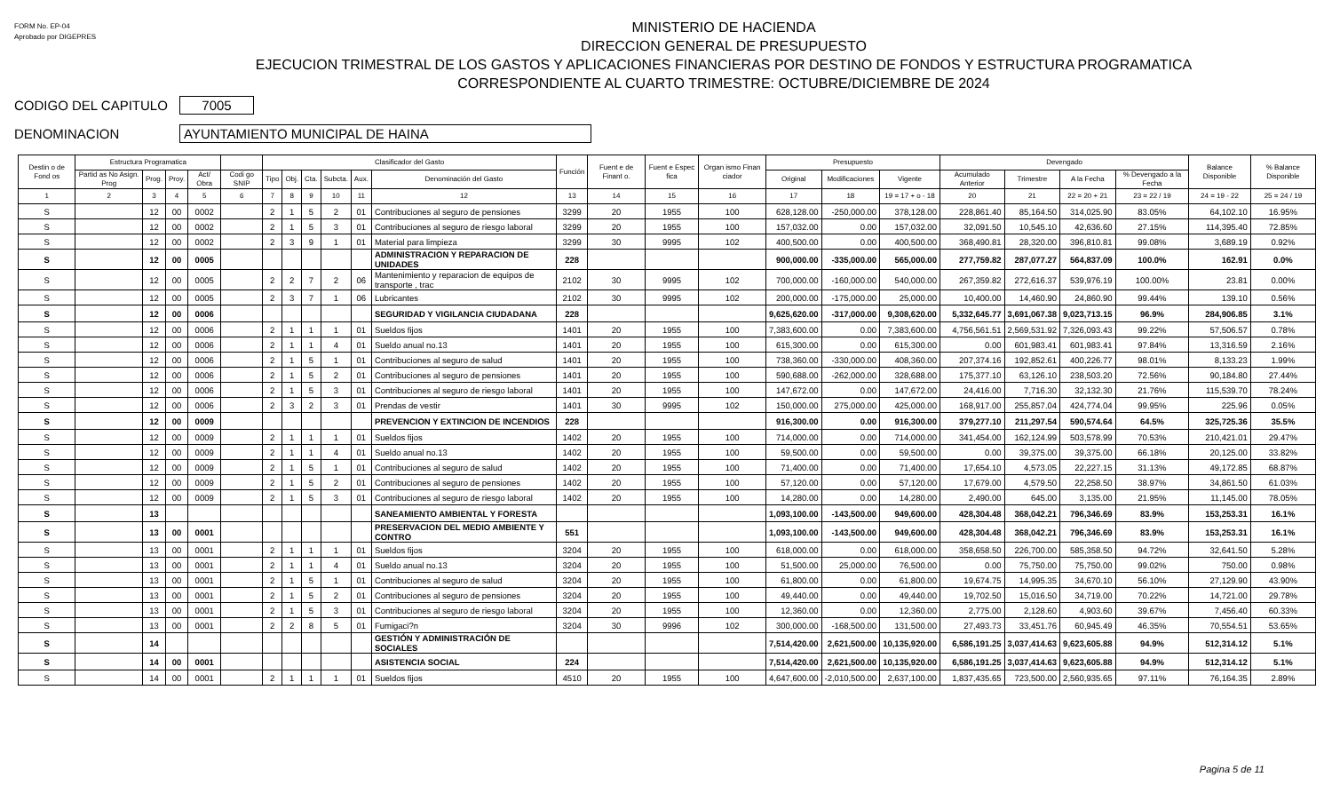FORM No. EP-04
Aprobado por DIGEPRES
MINISTERIO DE HACIENDA
DIRECCION GENERAL DE PRESUPUESTO
EJECUCION TRIMESTRAL DE LOS GASTOS Y APLICACIONES FINANCIERAS POR DESTINO DE FONDOS Y ESTRUCTURA PROGRAMATICA
CORRESPONDIENTE AL CUARTO TRIMESTRE: OCTUBRE/DICIEMBRE DE 2024
CODIGO DEL CAPITULO 7005
DENOMINACION AYUNTAMIENTO MUNICIPAL DE HAINA
| Destin o de Fond os | Estructura Programatica | | | | | Clasificador del Gasto | | | | | | Función | Fuent e de Finant o. | Fuent e Espec fica | Organ ismo Finan ciador | Presupuesto | | | Devengado | | | | Balance Disponible | % Balance Disponible |
| --- | --- | --- | --- | --- | --- | --- | --- | --- | --- | --- | --- | --- | --- | --- | --- | --- | --- | --- | --- | --- | --- | --- | --- | --- |
| | Partid as No Asign. Prog | Prog. | Proy. | Act/ Obra | Codi go SNIP | Tipo | Obj. | Cta. | Subcta. | Aux. | Denominación del Gasto | | | | | Original | Modificaciones | Vigente | Acumulado Anterior | Trimestre | A la Fecha | % Devengado a la Fecha | | |
| 1 | 2 | 3 | 4 | 5 | 6 | 7 | 8 | 9 | 10 | 11 | 12 | 13 | 14 | 15 | 16 | 17 | 18 | 19 = 17 + o - 18 | 20 | 21 | 22 = 20 + 21 | 23 = 22 / 19 | 24 = 19 - 22 | 25 = 24 / 19 |
| S | | 12 | 00 | 0002 | | 2 | 1 | 5 | 2 | 01 | Contribuciones al seguro de pensiones | 3299 | 20 | 1955 | 100 | 628,128.00 | -250,000.00 | 378,128.00 | 228,861.40 | 85,164.50 | 314,025.90 | 83.05% | 64,102.10 | 16.95% |
| S | | 12 | 00 | 0002 | | 2 | 1 | 5 | 3 | 01 | Contribuciones al seguro de riesgo laboral | 3299 | 20 | 1955 | 100 | 157,032.00 | 0.00 | 157,032.00 | 32,091.50 | 10,545.10 | 42,636.60 | 27.15% | 114,395.40 | 72.85% |
| S | | 12 | 00 | 0002 | | 2 | 3 | 9 | 1 | 01 | Material para limpieza | 3299 | 30 | 9995 | 102 | 400,500.00 | 0.00 | 400,500.00 | 368,490.81 | 28,320.00 | 396,810.81 | 99.08% | 3,689.19 | 0.92% |
| S | | 12 | 00 | 0005 | | | | | | | ADMINISTRACION Y REPARACION DE UNIDADES | 228 | | | | 900,000.00 | -335,000.00 | 565,000.00 | 277,759.82 | 287,077.27 | 564,837.09 | 100.0% | 162.91 | 0.0% |
| S | | 12 | 00 | 0005 | | 2 | 2 | 7 | 2 | 06 | Mantenimiento y reparacion de equipos de transporte , trac | 2102 | 30 | 9995 | 102 | 700,000.00 | -160,000.00 | 540,000.00 | 267,359.82 | 272,616.37 | 539,976.19 | 100.00% | 23.81 | 0.00% |
| S | | 12 | 00 | 0005 | | 2 | 3 | 7 | 1 | 06 | Lubricantes | 2102 | 30 | 9995 | 102 | 200,000.00 | -175,000.00 | 25,000.00 | 10,400.00 | 14,460.90 | 24,860.90 | 99.44% | 139.10 | 0.56% |
| S | | 12 | 00 | 0006 | | | | | | | SEGURIDAD Y VIGILANCIA CIUDADANA | 228 | | | | 9,625,620.00 | -317,000.00 | 9,308,620.00 | 5,332,645.77 | 3,691,067.38 | 9,023,713.15 | 96.9% | 284,906.85 | 3.1% |
| S | | 12 | 00 | 0006 | | 2 | 1 | 1 | 1 | 01 | Sueldos fijos | 1401 | 20 | 1955 | 100 | 7,383,600.00 | 0.00 | 7,383,600.00 | 4,756,561.51 | 2,569,531.92 | 7,326,093.43 | 99.22% | 57,506.57 | 0.78% |
| S | | 12 | 00 | 0006 | | 2 | 1 | 1 | 4 | 01 | Sueldo anual no.13 | 1401 | 20 | 1955 | 100 | 615,300.00 | 0.00 | 615,300.00 | 0.00 | 601,983.41 | 601,983.41 | 97.84% | 13,316.59 | 2.16% |
| S | | 12 | 00 | 0006 | | 2 | 1 | 5 | 1 | 01 | Contribuciones al seguro de salud | 1401 | 20 | 1955 | 100 | 738,360.00 | -330,000.00 | 408,360.00 | 207,374.16 | 192,852.61 | 400,226.77 | 98.01% | 8,133.23 | 1.99% |
| S | | 12 | 00 | 0006 | | 2 | 1 | 5 | 2 | 01 | Contribuciones al seguro de pensiones | 1401 | 20 | 1955 | 100 | 590,688.00 | -262,000.00 | 328,688.00 | 175,377.10 | 63,126.10 | 238,503.20 | 72.56% | 90,184.80 | 27.44% |
| S | | 12 | 00 | 0006 | | 2 | 1 | 5 | 3 | 01 | Contribuciones al seguro de riesgo laboral | 1401 | 20 | 1955 | 100 | 147,672.00 | 0.00 | 147,672.00 | 24,416.00 | 7,716.30 | 32,132.30 | 21.76% | 115,539.70 | 78.24% |
| S | | 12 | 00 | 0006 | | 2 | 3 | 2 | 3 | 01 | Prendas de vestir | 1401 | 30 | 9995 | 102 | 150,000.00 | 275,000.00 | 425,000.00 | 168,917.00 | 255,857.04 | 424,774.04 | 99.95% | 225.96 | 0.05% |
| S | | 12 | 00 | 0009 | | | | | | | PREVENCION Y EXTINCION DE INCENDIOS | 228 | | | | 916,300.00 | 0.00 | 916,300.00 | 379,277.10 | 211,297.54 | 590,574.64 | 64.5% | 325,725.36 | 35.5% |
| S | | 12 | 00 | 0009 | | 2 | 1 | 1 | 1 | 01 | Sueldos fijos | 1402 | 20 | 1955 | 100 | 714,000.00 | 0.00 | 714,000.00 | 341,454.00 | 162,124.99 | 503,578.99 | 70.53% | 210,421.01 | 29.47% |
| S | | 12 | 00 | 0009 | | 2 | 1 | 1 | 4 | 01 | Sueldo anual no.13 | 1402 | 20 | 1955 | 100 | 59,500.00 | 0.00 | 59,500.00 | 0.00 | 39,375.00 | 39,375.00 | 66.18% | 20,125.00 | 33.82% |
| S | | 12 | 00 | 0009 | | 2 | 1 | 5 | 1 | 01 | Contribuciones al seguro de salud | 1402 | 20 | 1955 | 100 | 71,400.00 | 0.00 | 71,400.00 | 17,654.10 | 4,573.05 | 22,227.15 | 31.13% | 49,172.85 | 68.87% |
| S | | 12 | 00 | 0009 | | 2 | 1 | 5 | 2 | 01 | Contribuciones al seguro de pensiones | 1402 | 20 | 1955 | 100 | 57,120.00 | 0.00 | 57,120.00 | 17,679.00 | 4,579.50 | 22,258.50 | 38.97% | 34,861.50 | 61.03% |
| S | | 12 | 00 | 0009 | | 2 | 1 | 5 | 3 | 01 | Contribuciones al seguro de riesgo laboral | 1402 | 20 | 1955 | 100 | 14,280.00 | 0.00 | 14,280.00 | 2,490.00 | 645.00 | 3,135.00 | 21.95% | 11,145.00 | 78.05% |
| S | | 13 | | | | | | | | | SANEAMIENTO AMBIENTAL Y FORESTA | | | | | 1,093,100.00 | -143,500.00 | 949,600.00 | 428,304.48 | 368,042.21 | 796,346.69 | 83.9% | 153,253.31 | 16.1% |
| S | | 13 | 00 | 0001 | | | | | | | PRESERVACION DEL MEDIO AMBIENTE Y CONTRO | 551 | | | | 1,093,100.00 | -143,500.00 | 949,600.00 | 428,304.48 | 368,042.21 | 796,346.69 | 83.9% | 153,253.31 | 16.1% |
| S | | 13 | 00 | 0001 | | 2 | 1 | 1 | 1 | 01 | Sueldos fijos | 3204 | 20 | 1955 | 100 | 618,000.00 | 0.00 | 618,000.00 | 358,658.50 | 226,700.00 | 585,358.50 | 94.72% | 32,641.50 | 5.28% |
| S | | 13 | 00 | 0001 | | 2 | 1 | 1 | 4 | 01 | Sueldo anual no.13 | 3204 | 20 | 1955 | 100 | 51,500.00 | 25,000.00 | 76,500.00 | 0.00 | 75,750.00 | 75,750.00 | 99.02% | 750.00 | 0.98% |
| S | | 13 | 00 | 0001 | | 2 | 1 | 5 | 1 | 01 | Contribuciones al seguro de salud | 3204 | 20 | 1955 | 100 | 61,800.00 | 0.00 | 61,800.00 | 19,674.75 | 14,995.35 | 34,670.10 | 56.10% | 27,129.90 | 43.90% |
| S | | 13 | 00 | 0001 | | 2 | 1 | 5 | 2 | 01 | Contribuciones al seguro de pensiones | 3204 | 20 | 1955 | 100 | 49,440.00 | 0.00 | 49,440.00 | 19,702.50 | 15,016.50 | 34,719.00 | 70.22% | 14,721.00 | 29.78% |
| S | | 13 | 00 | 0001 | | 2 | 1 | 5 | 3 | 01 | Contribuciones al seguro de riesgo laboral | 3204 | 20 | 1955 | 100 | 12,360.00 | 0.00 | 12,360.00 | 2,775.00 | 2,128.60 | 4,903.60 | 39.67% | 7,456.40 | 60.33% |
| S | | 13 | 00 | 0001 | | 2 | 2 | 8 | 5 | 01 | Fumigaci?n | 3204 | 30 | 9996 | 102 | 300,000.00 | -168,500.00 | 131,500.00 | 27,493.73 | 33,451.76 | 60,945.49 | 46.35% | 70,554.51 | 53.65% |
| S | | 14 | | | | | | | | | GESTIÓN Y ADMINISTRACIÓN DE SOCIALES | | | | | 7,514,420.00 | 2,621,500.00 | 10,135,920.00 | 6,586,191.25 | 3,037,414.63 | 9,623,605.88 | 94.9% | 512,314.12 | 5.1% |
| S | | 14 | 00 | 0001 | | | | | | | ASISTENCIA SOCIAL | 224 | | | | 7,514,420.00 | 2,621,500.00 | 10,135,920.00 | 6,586,191.25 | 3,037,414.63 | 9,623,605.88 | 94.9% | 512,314.12 | 5.1% |
| S | | 14 | 00 | 0001 | | 2 | 1 | 1 | 1 | 01 | Sueldos fijos | 4510 | 20 | 1955 | 100 | 4,647,600.00 | -2,010,500.00 | 2,637,100.00 | 1,837,435.65 | 723,500.00 | 2,560,935.65 | 97.11% | 76,164.35 | 2.89% |
Pagina 5 de 11